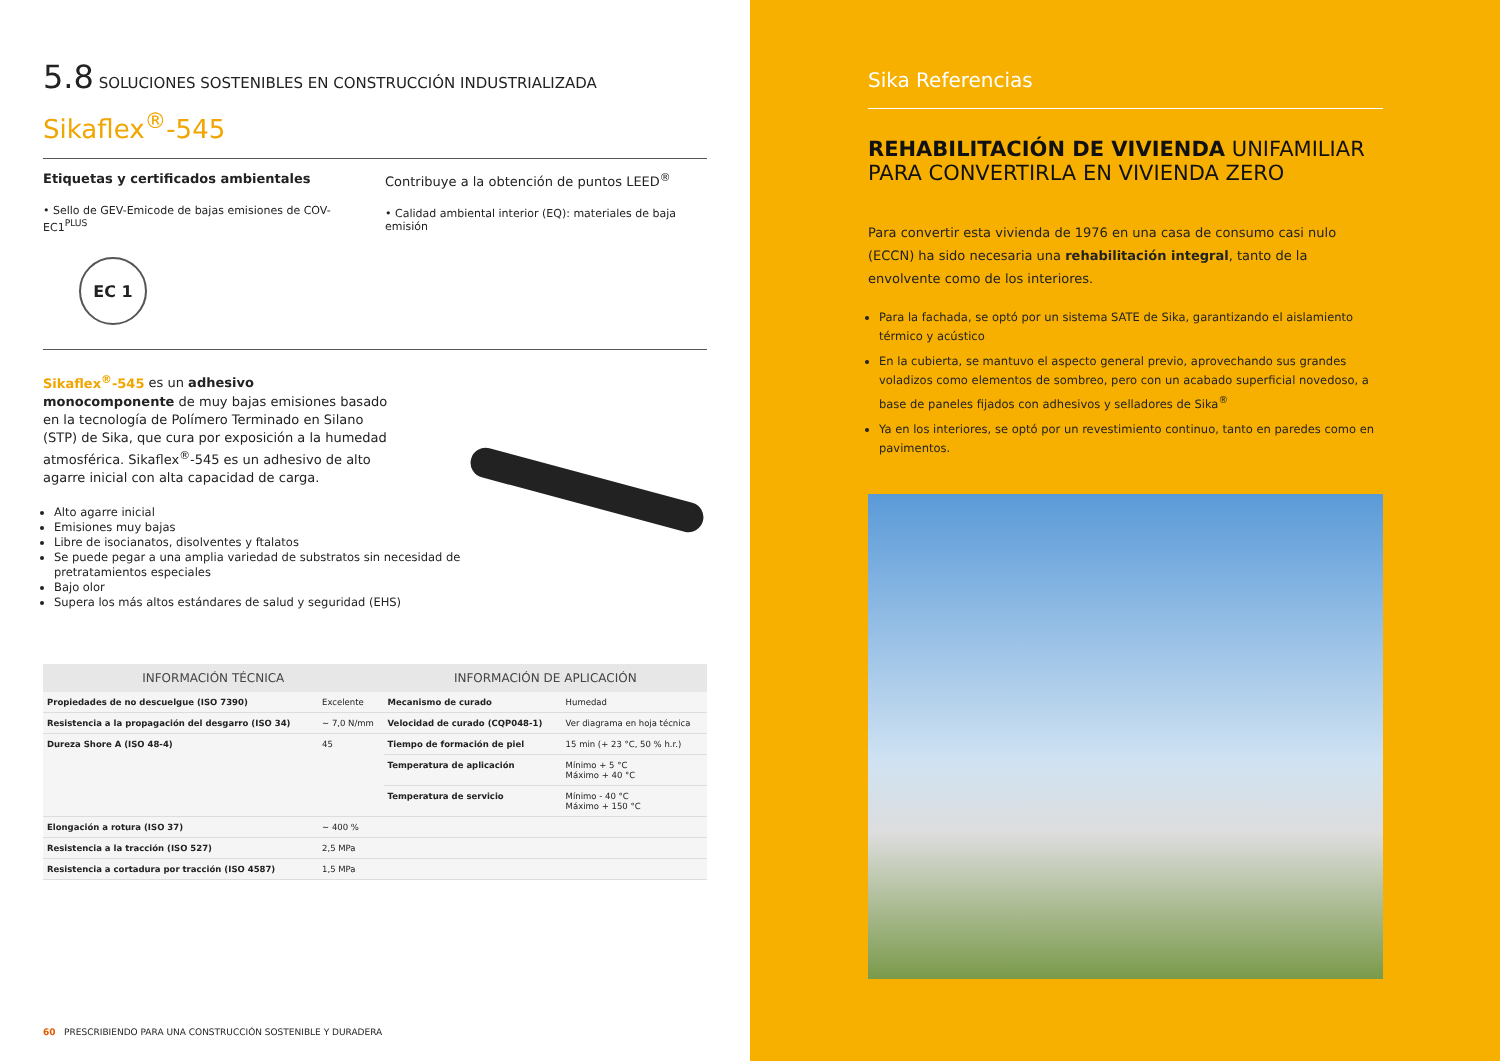5.8 SOLUCIONES SOSTENIBLES EN CONSTRUCCIÓN INDUSTRIALIZADA
Sikaflex<sup>®</sup>-545
Etiquetas y certificados ambientales
• Sello de GEV-Emicode de bajas emisiones de COV-EC1<sup>PLUS</sup>
EC 1
Contribuye a la obtención de puntos LEED<sup>®</sup>
• Calidad ambiental interior (EQ): materiales de baja emisión
Sikaflex<sup>®</sup>-545 es un adhesivo monocomponente de muy bajas emisiones basado en la tecnología de Polímero Terminado en Silano (STP) de Sika, que cura por exposición a la humedad atmosférica. Sikaflex<sup>®</sup>-545 es un adhesivo de alto agarre inicial con alta capacidad de carga.
Alto agarre inicial
Emisiones muy bajas
Libre de isocianatos, disolventes y ftalatos
Se puede pegar a una amplia variedad de substratos sin necesidad de pretratamientos especiales
Bajo olor
Supera los más altos estándares de salud y seguridad (EHS)
| INFORMACIÓN TÉCNICA | | INFORMACIÓN DE APLICACIÓN | |
| --- | --- | --- | --- |
| Propiedades de no descuelgue (ISO 7390) | Excelente | Mecanismo de curado | Humedad |
| Resistencia a la propagación del desgarro (ISO 34) | ~ 7,0 N/mm | Velocidad de curado (CQP048-1) | Ver diagrama en hoja técnica |
| Dureza Shore A (ISO 48-4) | 45 | Tiempo de formación de piel | 15 min (+ 23 °C, 50 % h.r.) |
| | | Temperatura de aplicación | Mínimo + 5 °C Máximo + 40 °C |
| | | Temperatura de servicio | Mínimo - 40 °C Máximo + 150 °C |
| Elongación a rotura (ISO 37) | ~ 400 % | | |
| Resistencia a la tracción (ISO 527) | 2,5 MPa | | |
| Resistencia a cortadura por tracción (ISO 4587) | 1,5 MPa | | |
60 PRESCRIBIENDO PARA UNA CONSTRUCCIÓN SOSTENIBLE Y DURADERA
Sika Referencias
REHABILITACIÓN DE VIVIENDA UNIFAMILIAR PARA CONVERTIRLA EN VIVIENDA ZERO
Para convertir esta vivienda de 1976 en una casa de consumo casi nulo (ECCN) ha sido necesaria una rehabilitación integral, tanto de la envolvente como de los interiores.
Para la fachada, se optó por un sistema SATE de Sika, garantizando el aislamiento térmico y acústico
En la cubierta, se mantuvo el aspecto general previo, aprovechando sus grandes voladizos como elementos de sombreo, pero con un acabado superficial novedoso, a base de paneles fijados con adhesivos y selladores de Sika<sup>®</sup>
Ya en los interiores, se optó por un revestimiento continuo, tanto en paredes como en pavimentos.